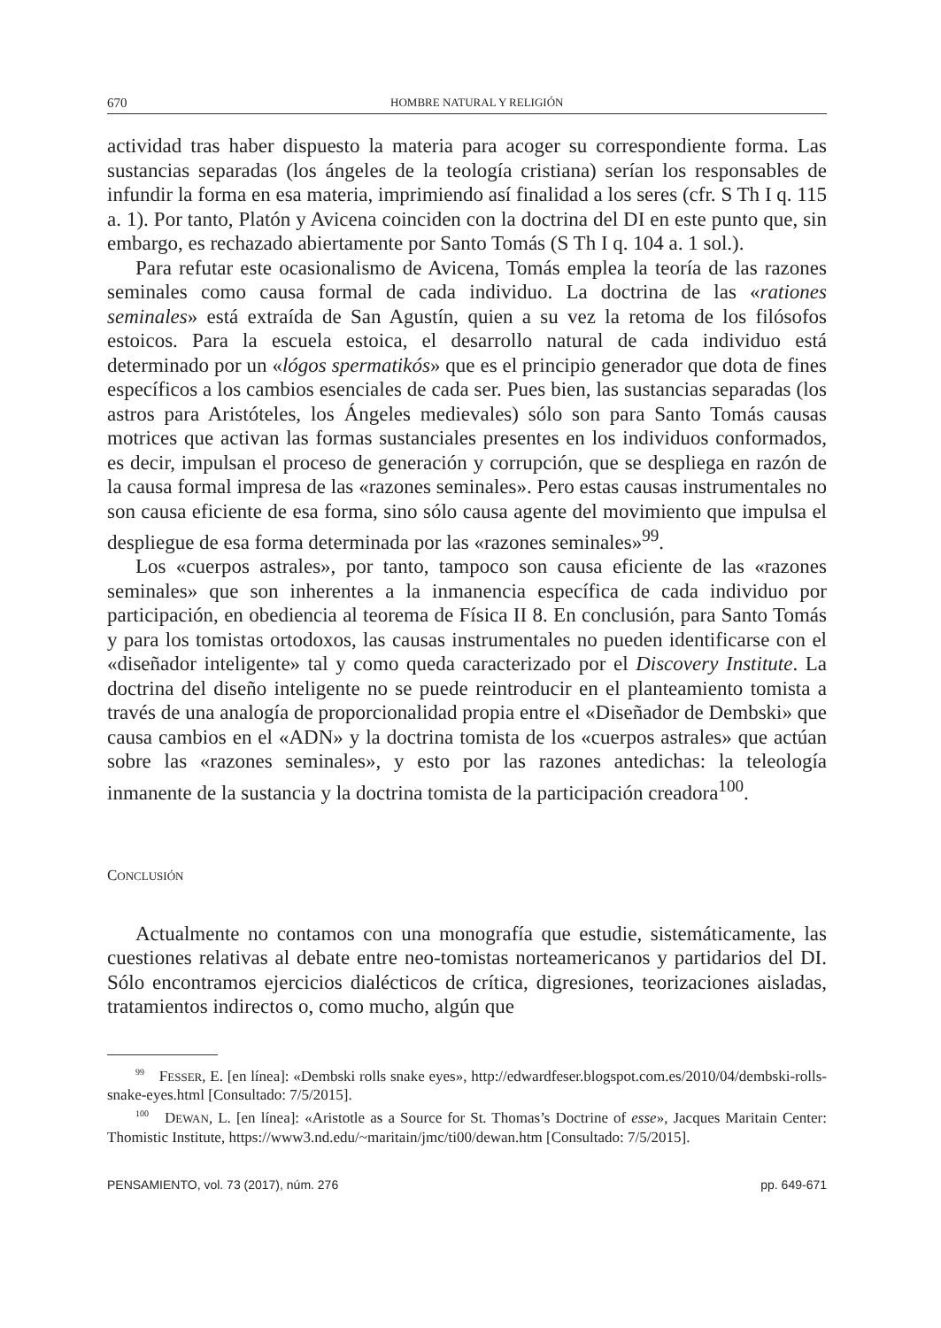670 HOMBRE NATURAL Y RELIGIÓN
actividad tras haber dispuesto la materia para acoger su correspondiente forma. Las sustancias separadas (los ángeles de la teología cristiana) serían los responsables de infundir la forma en esa materia, imprimiendo así finalidad a los seres (cfr. S Th I q. 115 a. 1). Por tanto, Platón y Avicena coinciden con la doctrina del DI en este punto que, sin embargo, es rechazado abiertamente por Santo Tomás (S Th I q. 104 a. 1 sol.).
Para refutar este ocasionalismo de Avicena, Tomás emplea la teoría de las razones seminales como causa formal de cada individuo. La doctrina de las «rationes seminales» está extraída de San Agustín, quien a su vez la retoma de los filósofos estoicos. Para la escuela estoica, el desarrollo natural de cada individuo está determinado por un «lógos spermatikós» que es el principio generador que dota de fines específicos a los cambios esenciales de cada ser. Pues bien, las sustancias separadas (los astros para Aristóteles, los Ángeles medievales) sólo son para Santo Tomás causas motrices que activan las formas sustanciales presentes en los individuos conformados, es decir, impulsan el proceso de generación y corrupción, que se despliega en razón de la causa formal impresa de las «razones seminales». Pero estas causas instrumentales no son causa eficiente de esa forma, sino sólo causa agente del movimiento que impulsa el despliegue de esa forma determinada por las «razones seminales»<sup>99</sup>.
Los «cuerpos astrales», por tanto, tampoco son causa eficiente de las «razones seminales» que son inherentes a la inmanencia específica de cada individuo por participación, en obediencia al teorema de Física II 8. En conclusión, para Santo Tomás y para los tomistas ortodoxos, las causas instrumentales no pueden identificarse con el «diseñador inteligente» tal y como queda caracterizado por el Discovery Institute. La doctrina del diseño inteligente no se puede reintroducir en el planteamiento tomista a través de una analogía de proporcionalidad propia entre el «Diseñador de Dembski» que causa cambios en el «ADN» y la doctrina tomista de los «cuerpos astrales» que actúan sobre las «razones seminales», y esto por las razones antedichas: la teleología inmanente de la sustancia y la doctrina tomista de la participación creadora<sup>100</sup>.
CONCLUSIÓN
Actualmente no contamos con una monografía que estudie, sistemáticamente, las cuestiones relativas al debate entre neo-tomistas norteamericanos y partidarios del DI. Sólo encontramos ejercicios dialécticos de crítica, digresiones, teorizaciones aisladas, tratamientos indirectos o, como mucho, algún que
<sup>99</sup> FESSER, E. [en línea]: «Dembski rolls snake eyes», http://edwardfeser.blogspot.com.es/2010/04/dembski-rolls-snake-eyes.html [Consultado: 7/5/2015].
<sup>100</sup> DEWAN, L. [en línea]: «Aristotle as a Source for St. Thomas’s Doctrine of esse», Jacques Maritain Center: Thomistic Institute, https://www3.nd.edu/~maritain/jmc/ti00/dewan.htm [Consultado: 7/5/2015].
PENSAMIENTO, vol. 73 (2017), núm. 276 pp. 649-671